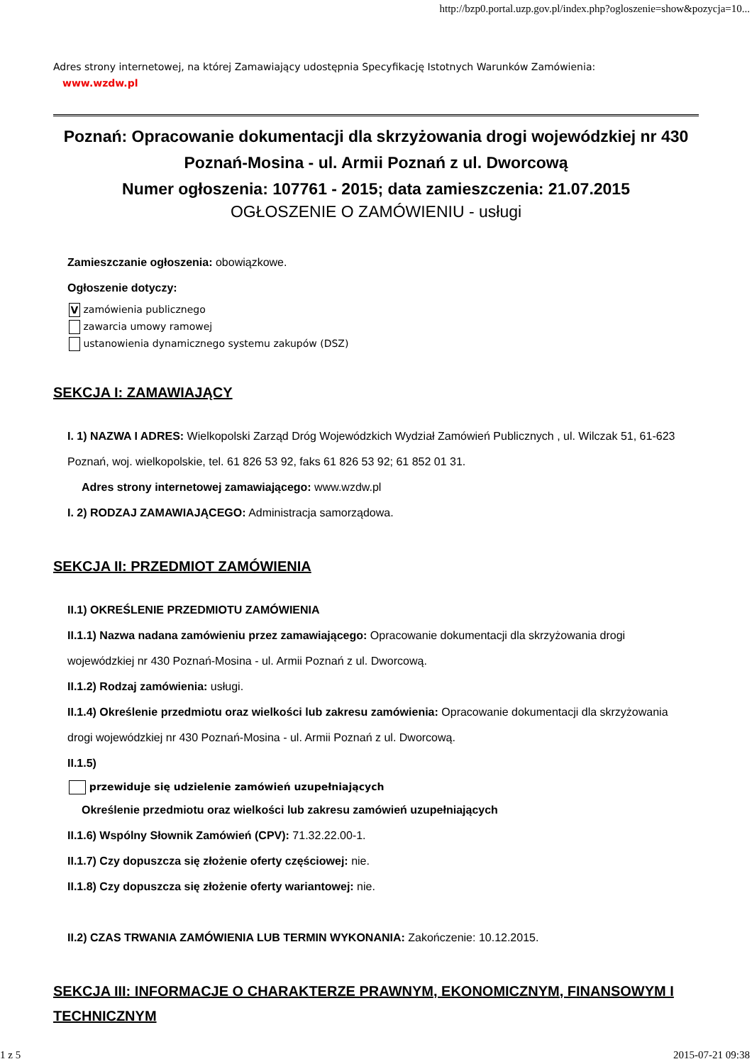http://bzp0.portal.uzp.gov.pl/index.php?ogloszenie=show&pozycja=10...
Adres strony internetowej, na której Zamawiający udostępnia Specyfikację Istotnych Warunków Zamówienia:
www.wzdw.pl
Poznań: Opracowanie dokumentacji dla skrzyżowania drogi wojewódzkiej nr 430 Poznań-Mosina - ul. Armii Poznań z ul. Dworcową
Numer ogłoszenia: 107761 - 2015; data zamieszczenia: 21.07.2015
OGŁOSZENIE O ZAMÓWIENIU - usługi
Zamieszczanie ogłoszenia: obowiązkowe.
Ogłoszenie dotyczy:
V zamówienia publicznego
zawarcia umowy ramowej
ustanowienia dynamicznego systemu zakupów (DSZ)
SEKCJA I: ZAMAWIAJĄCY
I. 1) NAZWA I ADRES: Wielkopolski Zarząd Dróg Wojewódzkich Wydział Zamówień Publicznych , ul. Wilczak 51, 61-623 Poznań, woj. wielkopolskie, tel. 61 826 53 92, faks 61 826 53 92; 61 852 01 31.
Adres strony internetowej zamawiającego: www.wzdw.pl
I. 2) RODZAJ ZAMAWIAJĄCEGO: Administracja samorządowa.
SEKCJA II: PRZEDMIOT ZAMÓWIENIA
II.1) OKREŚLENIE PRZEDMIOTU ZAMÓWIENIA
II.1.1) Nazwa nadana zamówieniu przez zamawiającego: Opracowanie dokumentacji dla skrzyżowania drogi wojewódzkiej nr 430 Poznań-Mosina - ul. Armii Poznań z ul. Dworcową.
II.1.2) Rodzaj zamówienia: usługi.
II.1.4) Określenie przedmiotu oraz wielkości lub zakresu zamówienia: Opracowanie dokumentacji dla skrzyżowania drogi wojewódzkiej nr 430 Poznań-Mosina - ul. Armii Poznań z ul. Dworcową.
II.1.5)
przewiduje się udzielenie zamówień uzupełniających
Określenie przedmiotu oraz wielkości lub zakresu zamówień uzupełniających
II.1.6) Wspólny Słownik Zamówień (CPV): 71.32.22.00-1.
II.1.7) Czy dopuszcza się złożenie oferty częściowej: nie.
II.1.8) Czy dopuszcza się złożenie oferty wariantowej: nie.
II.2) CZAS TRWANIA ZAMÓWIENIA LUB TERMIN WYKONANIA: Zakończenie: 10.12.2015.
SEKCJA III: INFORMACJE O CHARAKTERZE PRAWNYM, EKONOMICZNYM, FINANSOWYM I TECHNICZNYM
1 z 5 2015-07-21 09:38